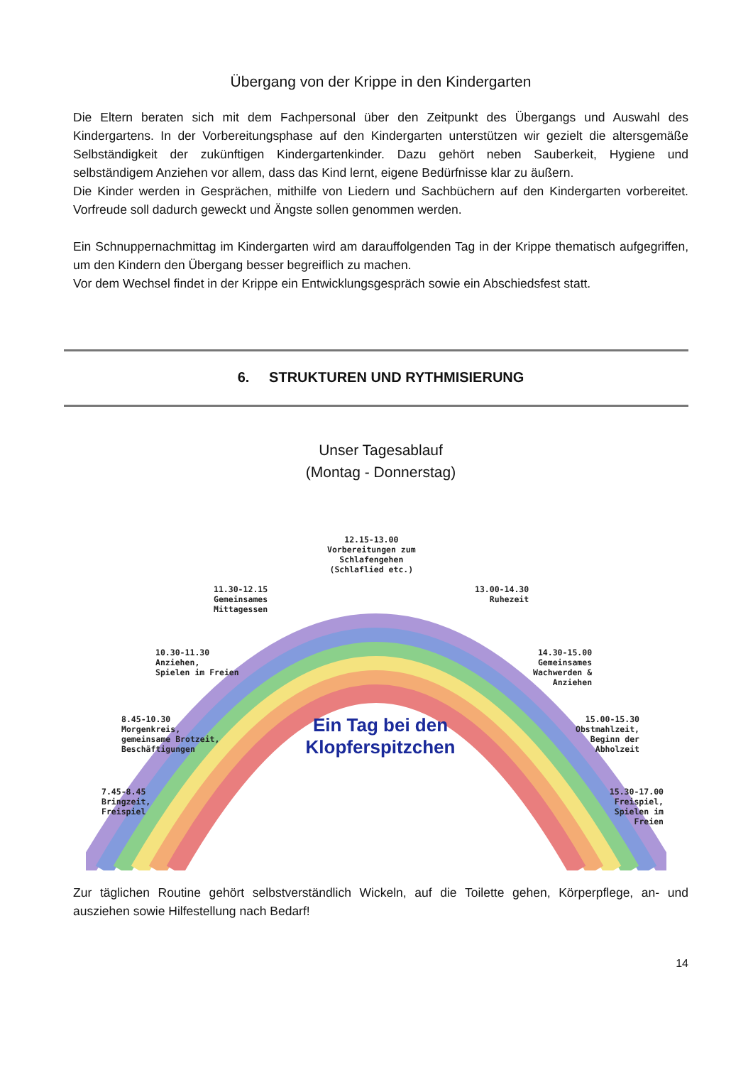Übergang von der Krippe in den Kindergarten
Die Eltern beraten sich mit dem Fachpersonal über den Zeitpunkt des Übergangs und Auswahl des Kindergartens. In der Vorbereitungsphase auf den Kindergarten unterstützen wir gezielt die altersgemäße Selbständigkeit der zukünftigen Kindergartenkinder. Dazu gehört neben Sauberkeit, Hygiene und selbständigem Anziehen vor allem, dass das Kind lernt, eigene Bedürfnisse klar zu äußern.
Die Kinder werden in Gesprächen, mithilfe von Liedern und Sachbüchern auf den Kindergarten vorbereitet. Vorfreude soll dadurch geweckt und Ängste sollen genommen werden.
Ein Schnuppernachmittag im Kindergarten wird am darauffolgenden Tag in der Krippe thematisch aufgegriffen, um den Kindern den Übergang besser begreiflich zu machen.
Vor dem Wechsel findet in der Krippe ein Entwicklungsgespräch sowie ein Abschiedsfest statt.
6. STRUKTUREN UND RYTHMISIERUNG
Unser Tagesablauf
(Montag - Donnerstag)
12.15-13.00
Vorbereitungen zum
Schlafengehen
(Schlaflied etc.)
11.30-12.15
Gemeinsames
Mittagessen
13.00-14.30
Ruhezeit
10.30-11.30
Anziehen,
Spielen im Freien
14.30-15.00
Gemeinsames
Wachwerden &
Anziehen
8.45-10.30
Morgenkreis,
gemeinsame Brotzeit,
Beschäftigungen
Ein Tag bei den Klopferspitzchen
15.00-15.30
Obstmahlzeit,
Beginn der
Abholzeit
7.45-8.45
Bringzeit,
Freispiel
15.30-17.00
Freispiel,
Spielen im
Freien
Zur täglichen Routine gehört selbstverständlich Wickeln, auf die Toilette gehen, Körperpflege, an- und ausziehen sowie Hilfestellung nach Bedarf!
14